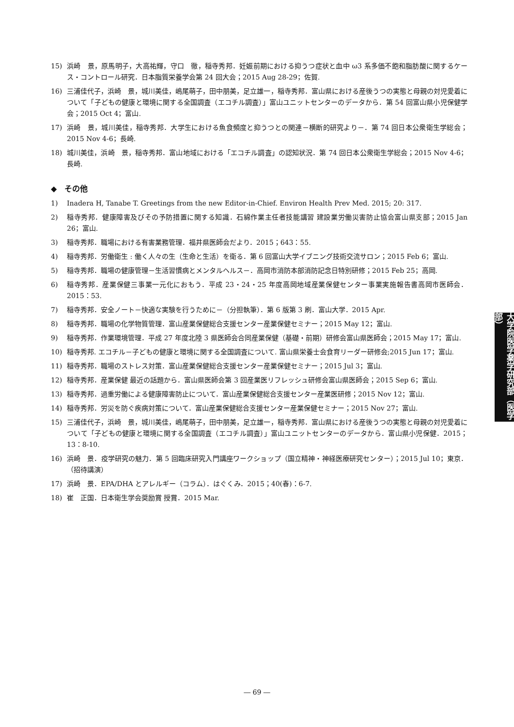15) 浜崎　景，原馬明子，大高祐輝，守口　徹，稲寺秀邦．妊娠前期における抑うつ症状と血中 ω3 系多価不飽和脂肪酸に関するケース・コントロール研究．日本脂質栄養学会第 24 回大会；2015 Aug 28-29；佐賀.
16) 三浦佳代子，浜崎　景，城川美佳，嶋尾萌子，田中朋美，足立雄一，稲寺秀邦．富山県における産後うつの実態と母親の対児愛着について「子どもの健康と環境に関する全国調査（エコチル調査）」富山ユニットセンターのデータから．第 54 回富山県小児保健学会；2015 Oct 4；富山.
17) 浜崎　景，城川美佳，稲寺秀邦．大学生における魚食頻度と抑うつとの関連－横断的研究より－．第 74 回日本公衆衛生学総会；2015 Nov 4-6；長崎.
18) 城川美佳，浜崎　景，稲寺秀邦．富山地域における「エコチル調査」の認知状況．第 74 回日本公衆衛生学総会；2015 Nov 4-6；長崎.
◆　その他
1) Inadera H, Tanabe T. Greetings from the new Editor-in-Chief. Environ Health Prev Med. 2015; 20: 317.
2) 稲寺秀邦．健康障害及びその予防措置に関する知識．石綿作業主任者技能講習 建設業労働災害防止協会富山県支部；2015 Jan 26；富山.
3) 稲寺秀邦．職場における有害業務管理．福井県医師会だより．2015；643：55.
4) 稲寺秀邦．労働衛生 : 働く人々の生（生命と生活）を衛る．第 6 回富山大学イブニング技術交流サロン；2015 Feb 6；富山.
5) 稲寺秀邦．職場の健康管理－生活習慣病とメンタルヘルス－．高岡市消防本部消防記念日特別研修；2015 Feb 25；高岡.
6) 稲寺秀邦．産業保健三事業一元化におもう．平成 23・24・25 年度高岡地域産業保健センター事業実施報告書高岡市医師会．2015：53.
7) 稲寺秀邦．安全ノート－快適な実験を行うために－（分担執筆）．第 6 版第 3 刷．富山大学．2015 Apr.
8) 稲寺秀邦．職場の化学物質管理．富山産業保健総合支援センター産業保健セミナー；2015 May 12；富山.
9) 稲寺秀邦．作業環境管理．平成 27 年度北陸 3 県医師会合同産業保健（基礎・前期）研修会富山県医師会；2015 May 17；富山.
10) 稲寺秀邦. エコチル－子どもの健康と環境に関する全国調査について. 富山県栄養士会食育リーダー研修会;2015 Jun 17；富山.
11) 稲寺秀邦．職場のストレス対策．富山産業保健総合支援センター産業保健セミナー；2015 Jul 3；富山.
12) 稲寺秀邦．産業保健 最近の話題から．富山県医師会第 3 回産業医リフレッシュ研修会富山県医師会；2015 Sep 6；富山.
13) 稲寺秀邦．過重労働による健康障害防止について．富山産業保健総合支援センター産業医研修；2015 Nov 12；富山.
14) 稲寺秀邦．労災を防ぐ疾病対策について．富山産業保健総合支援センター産業保健セミナー；2015 Nov 27；富山.
15) 三浦佳代子，浜崎　景，城川美佳，嶋尾萌子，田中朋美，足立雄一，稲寺秀邦．富山県における産後うつの実態と母親の対児愛着について「子どもの健康と環境に関する全国調査（エコチル調査）」富山ユニットセンターのデータから．富山県小児保健．2015；13：8-10.
16) 浜崎　景．疫学研究の魅力．第 5 回臨床研究入門講座ワークショップ（国立精神・神経医療研究センター）；2015 Jul 10；東京．（招待講演）
17) 浜崎　景．EPA/DHA とアレルギー（コラム）．はぐくみ．2015；40(春)：6-7.
18) 崔　正国．日本衛生学会奨励賞 授賞．2015 Mar.
大学院医学薬学研究部（医学部）
― 69 ―